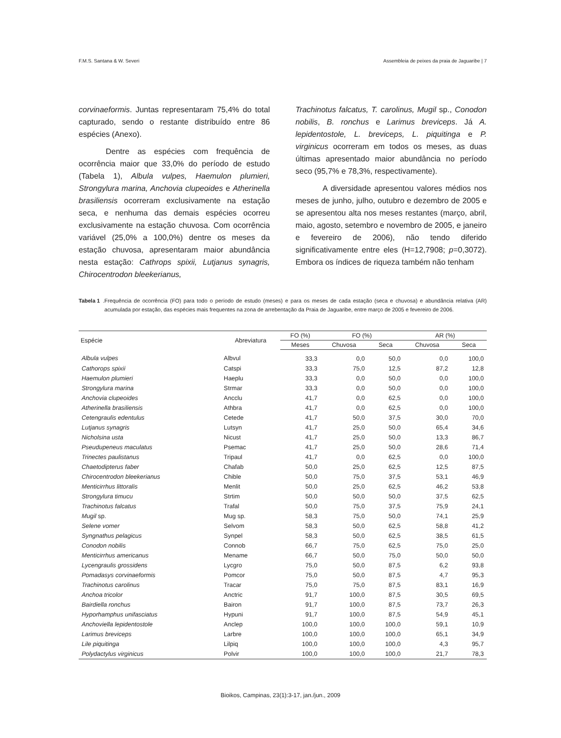F.M.S. Santana & W. Severi Assembleia de peixes da praia de Jaguaribe | 7
corvinaeformis. Juntas representaram 75,4% do total capturado, sendo o restante distribuído entre 86 espécies (Anexo).
Dentre as espécies com frequência de ocorrência maior que 33,0% do período de estudo (Tabela 1), Albula vulpes, Haemulon plumieri, Strongylura marina, Anchovia clupeoides e Atherinella brasiliensis ocorreram exclusivamente na estação seca, e nenhuma das demais espécies ocorreu exclusivamente na estação chuvosa. Com ocorrência variável (25,0% a 100,0%) dentre os meses da estação chuvosa, apresentaram maior abundância nesta estação: Cathrops spixii, Lutjanus synagris, Chirocentrodon bleekerianus,
Trachinotus falcatus, T. carolinus, Mugil sp., Conodon nobilis, B. ronchus e Larimus breviceps. Já A. lepidentostole, L. breviceps, L. piquitinga e P. virginicus ocorreram em todos os meses, as duas últimas apresentado maior abundância no período seco (95,7% e 78,3%, respectivamente).
A diversidade apresentou valores médios nos meses de junho, julho, outubro e dezembro de 2005 e se apresentou alta nos meses restantes (março, abril, maio, agosto, setembro e novembro de 2005, e janeiro e fevereiro de 2006), não tendo diferido significativamente entre eles (H=12,7908; p=0,3072). Embora os índices de riqueza também não tenham
Tabela 1. Frequência de ocorrência (FO) para todo o período de estudo (meses) e para os meses de cada estação (seca e chuvosa) e abundância relativa (AR) acumulada por estação, das espécies mais frequentes na zona de arrebentação da Praia de Jaguaribe, entre março de 2005 e fevereiro de 2006.
| Espécie | Abreviatura | FO (%) | FO (%) | | AR (%) | |
| --- | --- | --- | --- | --- | --- | --- |
| | | Meses | Chuvosa | Seca | Chuvosa | Seca |
| Albula vulpes | Albvul | 33,3 | 0,0 | 50,0 | 0,0 | 100,0 |
| Cathorops spixii | Catspi | 33,3 | 75,0 | 12,5 | 87,2 | 12,8 |
| Haemulon plumieri | Haeplu | 33,3 | 0,0 | 50,0 | 0,0 | 100,0 |
| Strongylura marina | Strmar | 33,3 | 0,0 | 50,0 | 0,0 | 100,0 |
| Anchovia clupeoides | Ancclu | 41,7 | 0,0 | 62,5 | 0,0 | 100,0 |
| Atherinella brasiliensis | Athbra | 41,7 | 0,0 | 62,5 | 0,0 | 100,0 |
| Cetengraulis edentulus | Cetede | 41,7 | 50,0 | 37,5 | 30,0 | 70,0 |
| Lutjanus synagris | Lutsyn | 41,7 | 25,0 | 50,0 | 65,4 | 34,6 |
| Nicholsina usta | Nicust | 41,7 | 25,0 | 50,0 | 13,3 | 86,7 |
| Pseudupeneus maculatus | Psemac | 41,7 | 25,0 | 50,0 | 28,6 | 71,4 |
| Trinectes paulistanus | Tripaul | 41,7 | 0,0 | 62,5 | 0,0 | 100,0 |
| Chaetodipterus faber | Chafab | 50,0 | 25,0 | 62,5 | 12,5 | 87,5 |
| Chirocentrodon bleekerianus | Chible | 50,0 | 75,0 | 37,5 | 53,1 | 46,9 |
| Menticirrhus littoralis | Menlit | 50,0 | 25,0 | 62,5 | 46,2 | 53,8 |
| Strongylura timucu | Strtim | 50,0 | 50,0 | 50,0 | 37,5 | 62,5 |
| Trachinotus falcatus | Trafal | 50,0 | 75,0 | 37,5 | 75,9 | 24,1 |
| Mugil sp. | Mug sp. | 58,3 | 75,0 | 50,0 | 74,1 | 25,9 |
| Selene vomer | Selvom | 58,3 | 50,0 | 62,5 | 58,8 | 41,2 |
| Syngnathus pelagicus | Synpel | 58,3 | 50,0 | 62,5 | 38,5 | 61,5 |
| Conodon nobilis | Connob | 66,7 | 75,0 | 62,5 | 75,0 | 25,0 |
| Menticirrhus americanus | Mename | 66,7 | 50,0 | 75,0 | 50,0 | 50,0 |
| Lycengraulis grossidens | Lycgro | 75,0 | 50,0 | 87,5 | 6,2 | 93,8 |
| Pomadasys corvinaeformis | Pomcor | 75,0 | 50,0 | 87,5 | 4,7 | 95,3 |
| Trachinotus carolinus | Tracar | 75,0 | 75,0 | 87,5 | 83,1 | 16,9 |
| Anchoa tricolor | Anctric | 91,7 | 100,0 | 87,5 | 30,5 | 69,5 |
| Bairdiella ronchus | Bairon | 91,7 | 100,0 | 87,5 | 73,7 | 26,3 |
| Hyporhamphus unifasciatus | Hypuni | 91,7 | 100,0 | 87,5 | 54,9 | 45,1 |
| Anchoviella lepidentostole | Anclep | 100,0 | 100,0 | 100,0 | 59,1 | 10,9 |
| Larimus breviceps | Larbre | 100,0 | 100,0 | 100,0 | 65,1 | 34,9 |
| Lile piquitinga | Lilpiq | 100,0 | 100,0 | 100,0 | 4,3 | 95,7 |
| Polydactylus virginicus | Polvir | 100,0 | 100,0 | 100,0 | 21,7 | 78,3 |
Bioikos, Campinas, 23(1):3-17, jan./jun., 2009